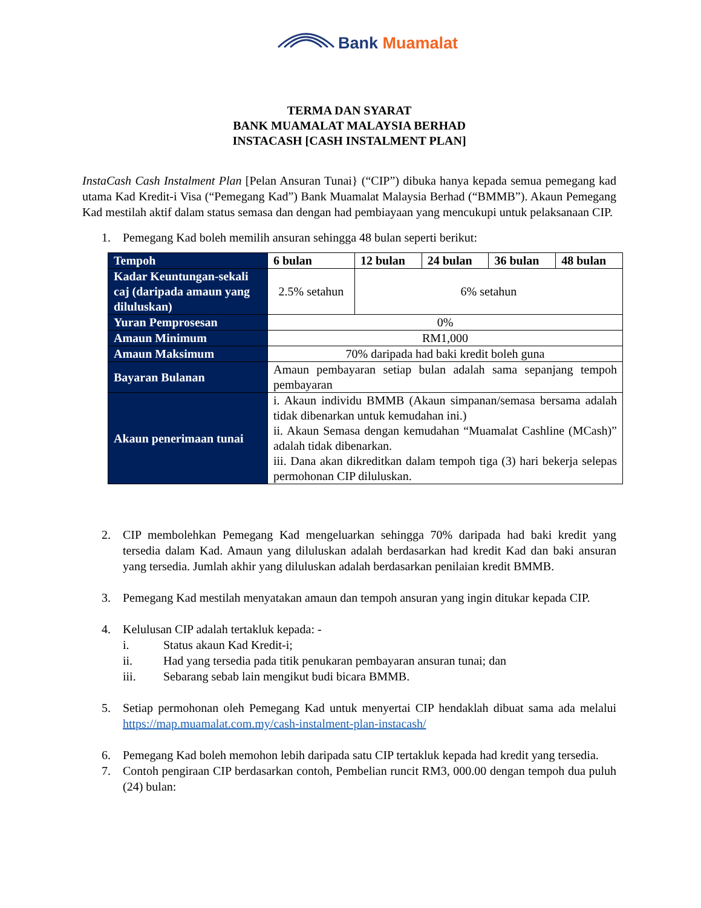Bank Muamalat
TERMA DAN SYARAT
BANK MUAMALAT MALAYSIA BERHAD
INSTACASH [CASH INSTALMENT PLAN]
InstaCash Cash Instalment Plan [Pelan Ansuran Tunai} (“CIP”) dibuka hanya kepada semua pemegang kad utama Kad Kredit-i Visa (“Pemegang Kad”) Bank Muamalat Malaysia Berhad (“BMMB”). Akaun Pemegang Kad mestilah aktif dalam status semasa dan dengan had pembiayaan yang mencukupi untuk pelaksanaan CIP.
1. Pemegang Kad boleh memilih ansuran sehingga 48 bulan seperti berikut:
| Tempoh | 6 bulan | 12 bulan | 24 bulan | 36 bulan | 48 bulan |
| --- | --- | --- | --- | --- | --- |
| Kadar Keuntungan-sekali caj (daripada amaun yang diluluskan) | 2.5% setahun | 6% setahun | | | |
| Yuran Pemprosesan | 0% | | | | |
| Amaun Minimum | RM1,000 | | | | |
| Amaun Maksimum | 70% daripada had baki kredit boleh guna | | | | |
| Bayaran Bulanan | Amaun pembayaran setiap bulan adalah sama sepanjang tempoh pembayaran | | | | |
| Akaun penerimaan tunai | i. Akaun individu BMMB (Akaun simpanan/semasa bersama adalah tidak dibenarkan untuk kemudahan ini.) ii. Akaun Semasa dengan kemudahan “Muamalat Cashline (MCash)” adalah tidak dibenarkan. iii. Dana akan dikreditkan dalam tempoh tiga (3) hari bekerja selepas permohonan CIP diluluskan. | | | | |
2. CIP membolehkan Pemegang Kad mengeluarkan sehingga 70% daripada had baki kredit yang tersedia dalam Kad. Amaun yang diluluskan adalah berdasarkan had kredit Kad dan baki ansuran yang tersedia. Jumlah akhir yang diluluskan adalah berdasarkan penilaian kredit BMMB.
3. Pemegang Kad mestilah menyatakan amaun dan tempoh ansuran yang ingin ditukar kepada CIP.
4. Kelulusan CIP adalah tertakluk kepada: -
i. Status akaun Kad Kredit-i;
ii. Had yang tersedia pada titik penukaran pembayaran ansuran tunai; dan
iii. Sebarang sebab lain mengikut budi bicara BMMB.
5. Setiap permohonan oleh Pemegang Kad untuk menyertai CIP hendaklah dibuat sama ada melalui https://map.muamalat.com.my/cash-instalment-plan-instacash/
6. Pemegang Kad boleh memohon lebih daripada satu CIP tertakluk kepada had kredit yang tersedia.
7. Contoh pengiraan CIP berdasarkan contoh, Pembelian runcit RM3, 000.00 dengan tempoh dua puluh (24) bulan: